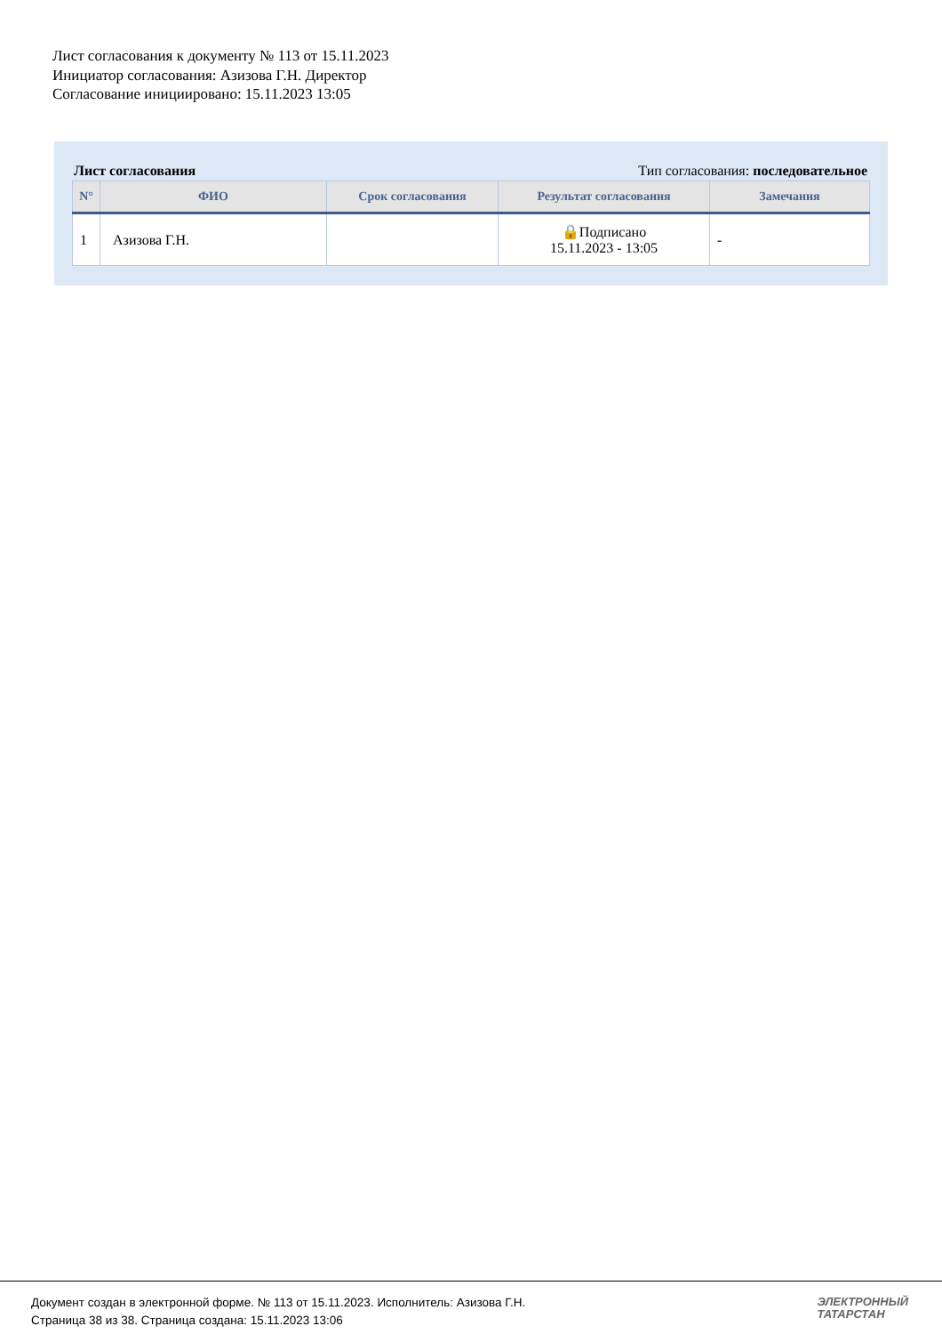Лист согласования к документу № 113 от 15.11.2023
Инициатор согласования: Азизова Г.Н. Директор
Согласование инициировано: 15.11.2023 13:05
Лист согласования Тип согласования: последовательное
| N° | ФИО | Срок согласования | Результат согласования | Замечания |
| --- | --- | --- | --- | --- |
| 1 | Азизова Г.Н. | | 🔒Подписано 15.11.2023 - 13:05 | - |
Документ создан в электронной форме. № 113 от 15.11.2023. Исполнитель: Азизова Г.Н.
Страница 38 из 38. Страница создана: 15.11.2023 13:06
ЭЛЕКТРОННЫЙ
ТАТАРСТАН